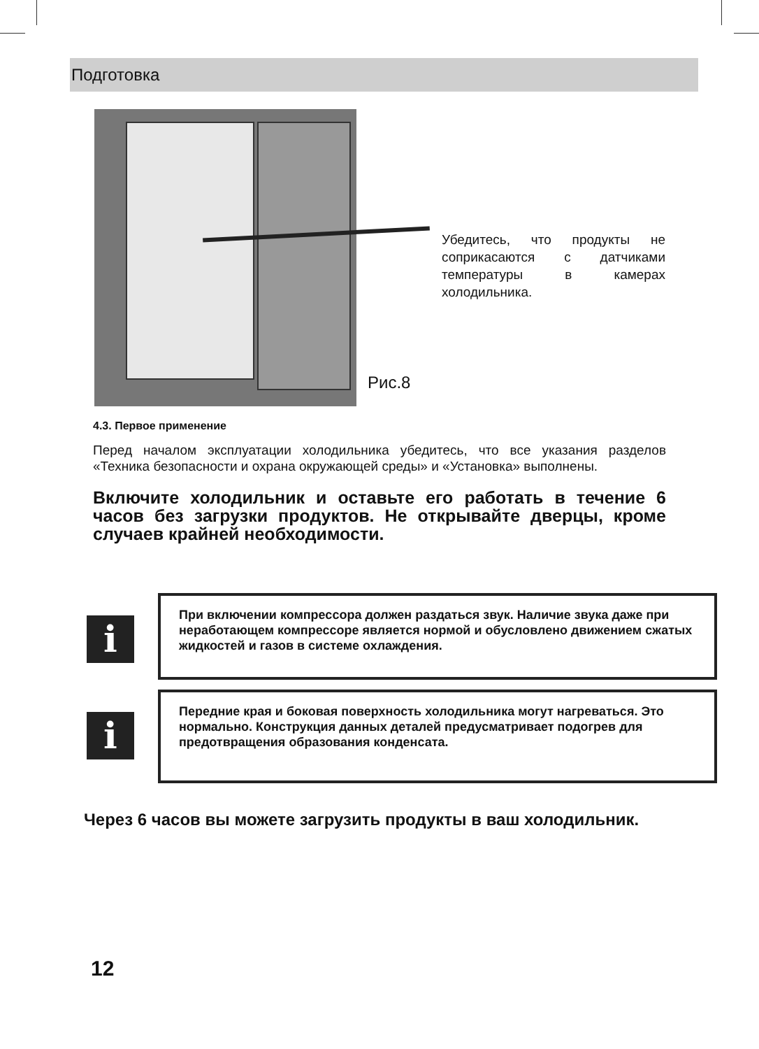Подготовка
Убедитесь, что продукты не соприкасаются с датчиками температуры в камерах холодильника.
Рис.8
4.3. Первое применение
Перед началом эксплуатации холодильника убедитесь, что все указания разделов «Техника безопасности и охрана окружающей среды» и «Установка» выполнены.
Включите холодильник и оставьте его работать в течение 6 часов без загрузки продуктов. Не открывайте дверцы, кроме случаев крайней необходимости.
i
При включении компрессора должен раздаться звук. Наличие звука даже при неработающем компрессоре является нормой и обусловлено движением сжатых жидкостей и газов в системе охлаждения.
i
Передние края и боковая поверхность холодильника могут нагреваться. Это нормально. Конструкция данных деталей предусматривает подогрев для предотвращения образования конденсата.
Через 6 часов вы можете загрузить продукты в ваш холодильник.
12